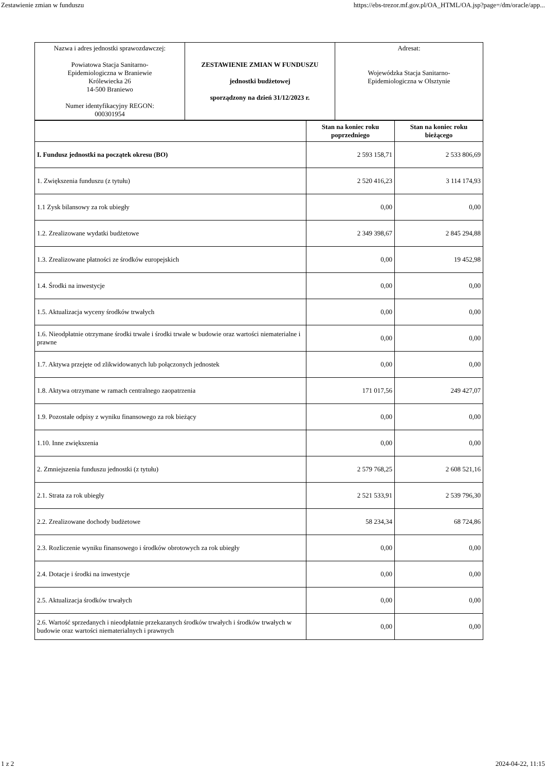Zestawienie zmian w funduszu https://ebs-trezor.mf.gov.pl/OA_HTML/OA.jsp?page=/dm/oracle/app...
| Nazwa i adres jednostki sprawozdawczej: Powiatowa Stacja Sanitarno- Epidemiologiczna w Braniewie Królewiecka 26 14-500 Braniewo Numer identyfikacyjny REGON: 000301954 | ZESTAWIENIE ZMIAN W FUNDUSZU jednostki budżetowej sporządzony na dzień 31/12/2023 r. | Adresat: Wojewódzka Stacja Sanitarno- Epidemiologiczna w Olsztynie |
| | Stan na koniec roku poprzedniego | Stan na koniec roku bieżącego |
| --- | --- | --- |
| I. Fundusz jednostki na początek okresu (BO) | 2 593 158,71 | 2 533 806,69 |
| 1. Zwiększenia funduszu (z tytułu) | 2 520 416,23 | 3 114 174,93 |
| 1.1 Zysk bilansowy za rok ubiegły | 0,00 | 0,00 |
| 1.2. Zrealizowane wydatki budżetowe | 2 349 398,67 | 2 845 294,88 |
| 1.3. Zrealizowane płatności ze środków europejskich | 0,00 | 19 452,98 |
| 1.4. Środki na inwestycje | 0,00 | 0,00 |
| 1.5. Aktualizacja wyceny środków trwałych | 0,00 | 0,00 |
| 1.6. Nieodpłatnie otrzymane środki trwałe i środki trwałe w budowie oraz wartości niematerialne i prawne | 0,00 | 0,00 |
| 1.7. Aktywa przejęte od zlikwidowanych lub połączonych jednostek | 0,00 | 0,00 |
| 1.8. Aktywa otrzymane w ramach centralnego zaopatrzenia | 171 017,56 | 249 427,07 |
| 1.9. Pozostałe odpisy z wyniku finansowego za rok bieżący | 0,00 | 0,00 |
| 1.10. Inne zwiększenia | 0,00 | 0,00 |
| 2. Zmniejszenia funduszu jednostki (z tytułu) | 2 579 768,25 | 2 608 521,16 |
| 2.1. Strata za rok ubiegły | 2 521 533,91 | 2 539 796,30 |
| 2.2. Zrealizowane dochody budżetowe | 58 234,34 | 68 724,86 |
| 2.3. Rozliczenie wyniku finansowego i środków obrotowych za rok ubiegły | 0,00 | 0,00 |
| 2.4. Dotacje i środki na inwestycje | 0,00 | 0,00 |
| 2.5. Aktualizacja środków trwałych | 0,00 | 0,00 |
| 2.6. Wartość sprzedanych i nieodpłatnie przekazanych środków trwałych i środków trwałych w budowie oraz wartości niematerialnych i prawnych | 0,00 | 0,00 |
1 z 2 2024-04-22, 11:15